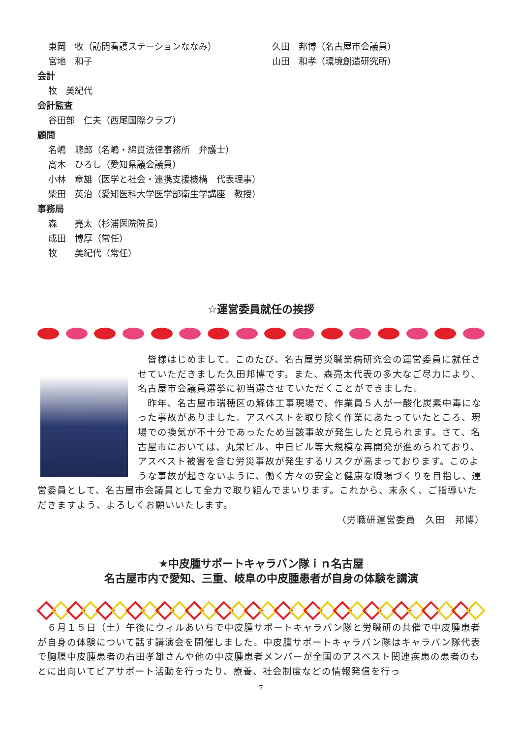東岡　牧（訪問看護ステーションななみ） 久田　邦博（名古屋市会議員）
宮地　和子 山田　和孝（環境創造研究所）
会計
牧　美紀代
会計監査
谷田部　仁夫（西尾国際クラブ）
顧問
名嶋　聰郎（名嶋・綿貫法律事務所　弁護士）
高木　ひろし（愛知県議会議員）
小林　章雄（医学と社会・連携支援機構　代表理事）
柴田　英治（愛知医科大学医学部衛生学講座　教授）
事務局
森　　亮太（杉浦医院院長）
成田　博厚（常任）
牧　　美紀代（常任）
☆運営委員就任の挨拶
　皆様はじめまして。このたび、名古屋労災職業病研究会の運営委員に就任させていただきました久田邦博です。また、森亮太代表の多大なご尽力により、名古屋市会議員選挙に初当選させていただくことができました。
　昨年、名古屋市瑞穂区の解体工事現場で、作業員５人が一酸化炭素中毒になった事故がありました。アスベストを取り除く作業にあたっていたところ、現場での換気が不十分であったため当該事故が発生したと見られます。さて、名古屋市においては、丸栄ビル、中日ビル等大規模な再開発が進められており、アスベスト被害を含む労災事故が発生するリスクが高まっております。このような事故が起きないように、働く方々の安全と健康な職場づくりを目指し、運営委員として、名古屋市会議員として全力で取り組んでまいります。これから、末永く、ご指導いただきますよう、よろしくお願いいたします。
（労職研運営委員　久田　邦博）
★中皮腫サポートキャラバン隊ｉｎ名古屋
名古屋市内で愛知、三重、岐阜の中皮腫患者が自身の体験を講演
　６月１５日（土）午後にウィルあいちで中皮腫サポートキャラバン隊と労職研の共催で中皮腫患者が自身の体験について話す講演会を開催しました。中皮腫サポートキャラバン隊はキャラバン隊代表で胸膜中皮腫患者の右田孝雄さんや他の中皮腫患者メンバーが全国のアスベスト関連疾患の患者のもとに出向いてピアサポート活動を行ったり、療養、社会制度などの情報発信を行っ
7